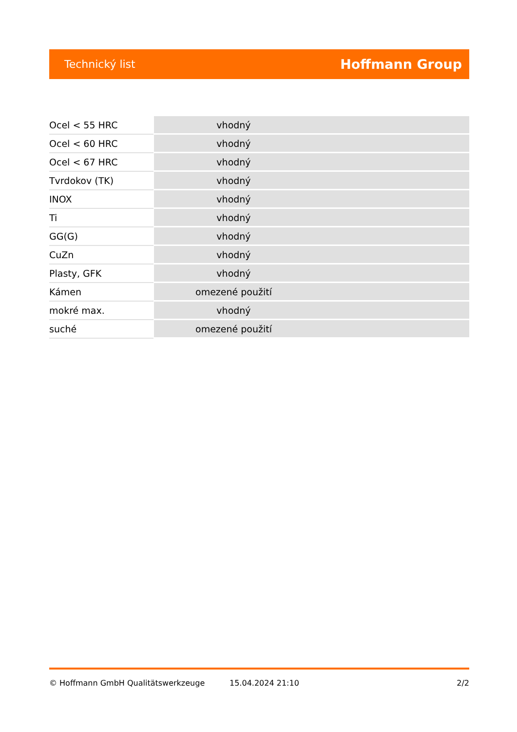Technický list Hoffmann Group
| Ocel < 55 HRC | vhodný |
| Ocel < 60 HRC | vhodný |
| Ocel < 67 HRC | vhodný |
| Tvrdokov (TK) | vhodný |
| INOX | vhodný |
| Ti | vhodný |
| GG(G) | vhodný |
| CuZn | vhodný |
| Plasty, GFK | vhodný |
| Kámen | omezené použití |
| mokré max. | vhodný |
| suché | omezené použití |
© Hoffmann GmbH Qualitätswerkzeuge 15.04.2024 21:10 2/2